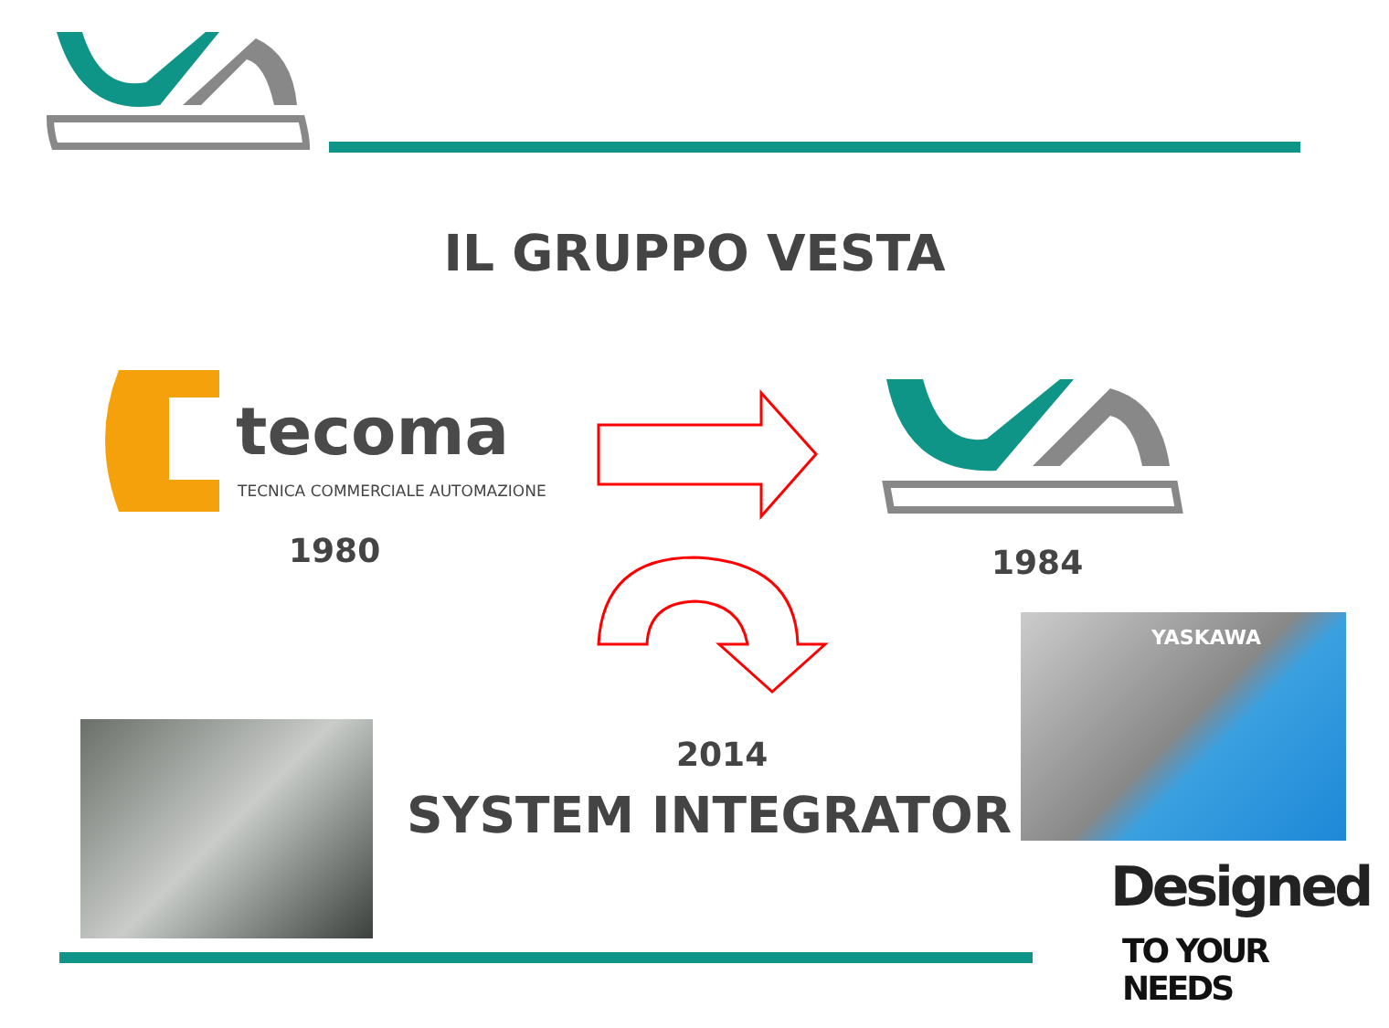IL GRUPPO VESTA
tecoma
TECNICA COMMERCIALE AUTOMAZIONE
1980 1984
YASKAWA
2014
SYSTEM INTEGRATOR
Designed
TO YOUR NEEDS